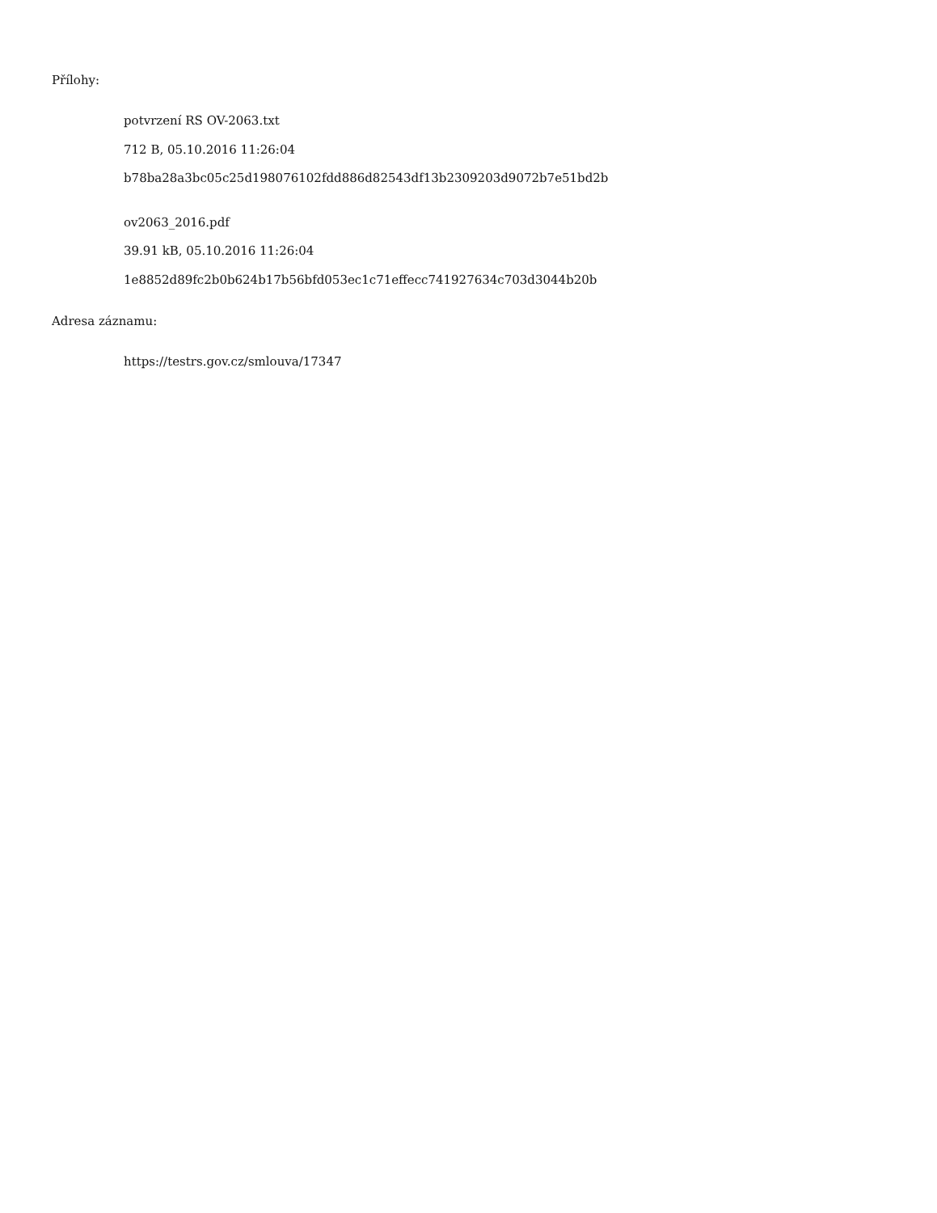Přílohy:
potvrzení RS OV-2063.txt
712 B, 05.10.2016 11:26:04
b78ba28a3bc05c25d198076102fdd886d82543df13b2309203d9072b7e51bd2b
ov2063_2016.pdf
39.91 kB, 05.10.2016 11:26:04
1e8852d89fc2b0b624b17b56bfd053ec1c71effecc741927634c703d3044b20b
Adresa záznamu:
https://testrs.gov.cz/smlouva/17347